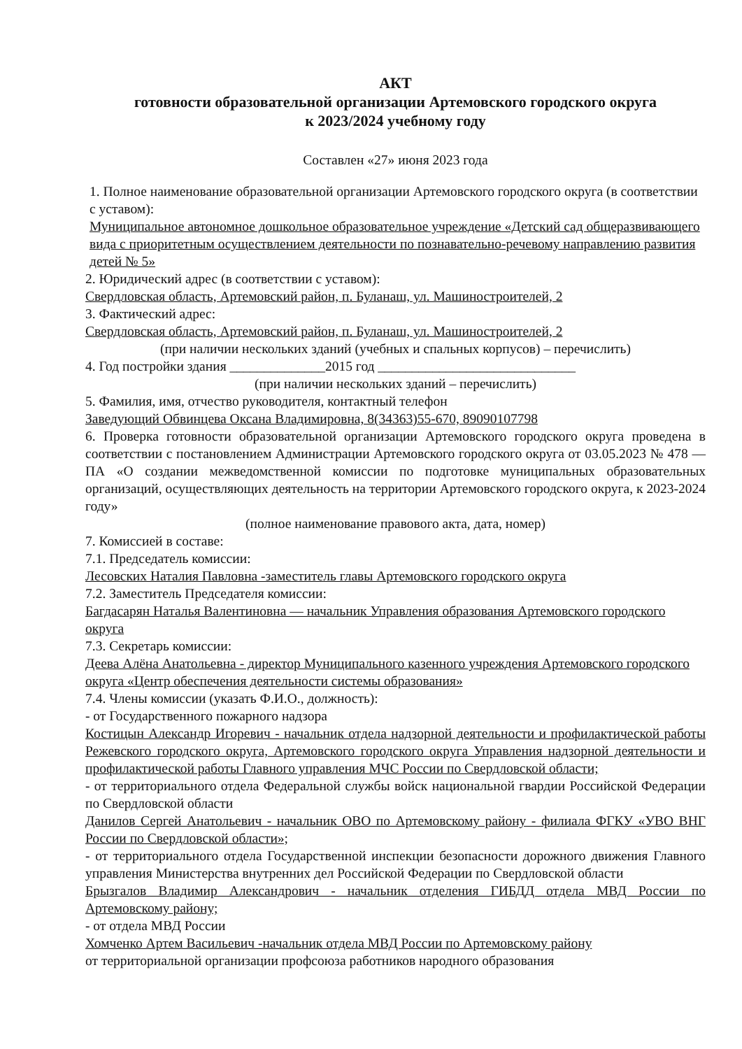АКТ
готовности образовательной организации Артемовского городского округа
к 2023/2024 учебному году
Составлен «27» июня 2023 года
1. Полное наименование образовательной организации Артемовского городского округа (в соответствии с уставом):
Муниципальное автономное дошкольное образовательное учреждение «Детский сад общеразвивающего вида с приоритетным осуществлением деятельности по познавательно-речевому направлению развития детей № 5»
2. Юридический адрес (в соответствии с уставом):
Свердловская область, Артемовский район, п. Буланаш, ул. Машиностроителей, 2
3. Фактический адрес:
Свердловская область, Артемовский район, п. Буланаш, ул. Машиностроителей, 2
(при наличии нескольких зданий (учебных и спальных корпусов) – перечислить)
4. Год постройки здания ______________2015 год _____________________________
(при наличии нескольких зданий – перечислить)
5. Фамилия, имя, отчество руководителя, контактный телефон
Заведующий Обвинцева Оксана Владимировна, 8(34363)55-670, 89090107798
6. Проверка готовности образовательной организации Артемовского городского округа проведена в соответствии с постановлением Администрации Артемовского городского округа от 03.05.2023 № 478 — ПА «О создании межведомственной комиссии по подготовке муниципальных образовательных организаций, осуществляющих деятельность на территории Артемовского городского округа, к 2023-2024 году»
(полное наименование правового акта, дата, номер)
7. Комиссией в составе:
7.1. Председатель комиссии:
Лесовских Наталия Павловна -заместитель главы Артемовского городского округа
7.2. Заместитель Председателя комиссии:
Багдасарян Наталья Валентиновна — начальник Управления образования Артемовского городского округа
7.3. Секретарь комиссии:
Деева Алёна Анатольевна - директор Муниципального казенного учреждения Артемовского городского округа «Центр обеспечения деятельности системы образования»
7.4. Члены комиссии (указать Ф.И.О., должность):
- от Государственного пожарного надзора
Костицын Александр Игоревич - начальник отдела надзорной деятельности и профилактической работы Режевского городского округа, Артемовского городского округа Управления надзорной деятельности и профилактической работы Главного управления МЧС России по Свердловской области;
- от территориального отдела Федеральной службы войск национальной гвардии Российской Федерации по Свердловской области
Данилов Сергей Анатольевич - начальник ОВО по Артемовскому району - филиала ФГКУ «УВО ВНГ России по Свердловской области»;
- от территориального отдела Государственной инспекции безопасности дорожного движения Главного управления Министерства внутренних дел Российской Федерации по Свердловской области
Брызгалов Владимир Александрович - начальник отделения ГИБДД отдела МВД России по Артемовскому району;
- от отдела МВД России
Хомченко Артем Васильевич -начальник отдела МВД России по Артемовскому району
от территориальной организации профсоюза работников народного образования